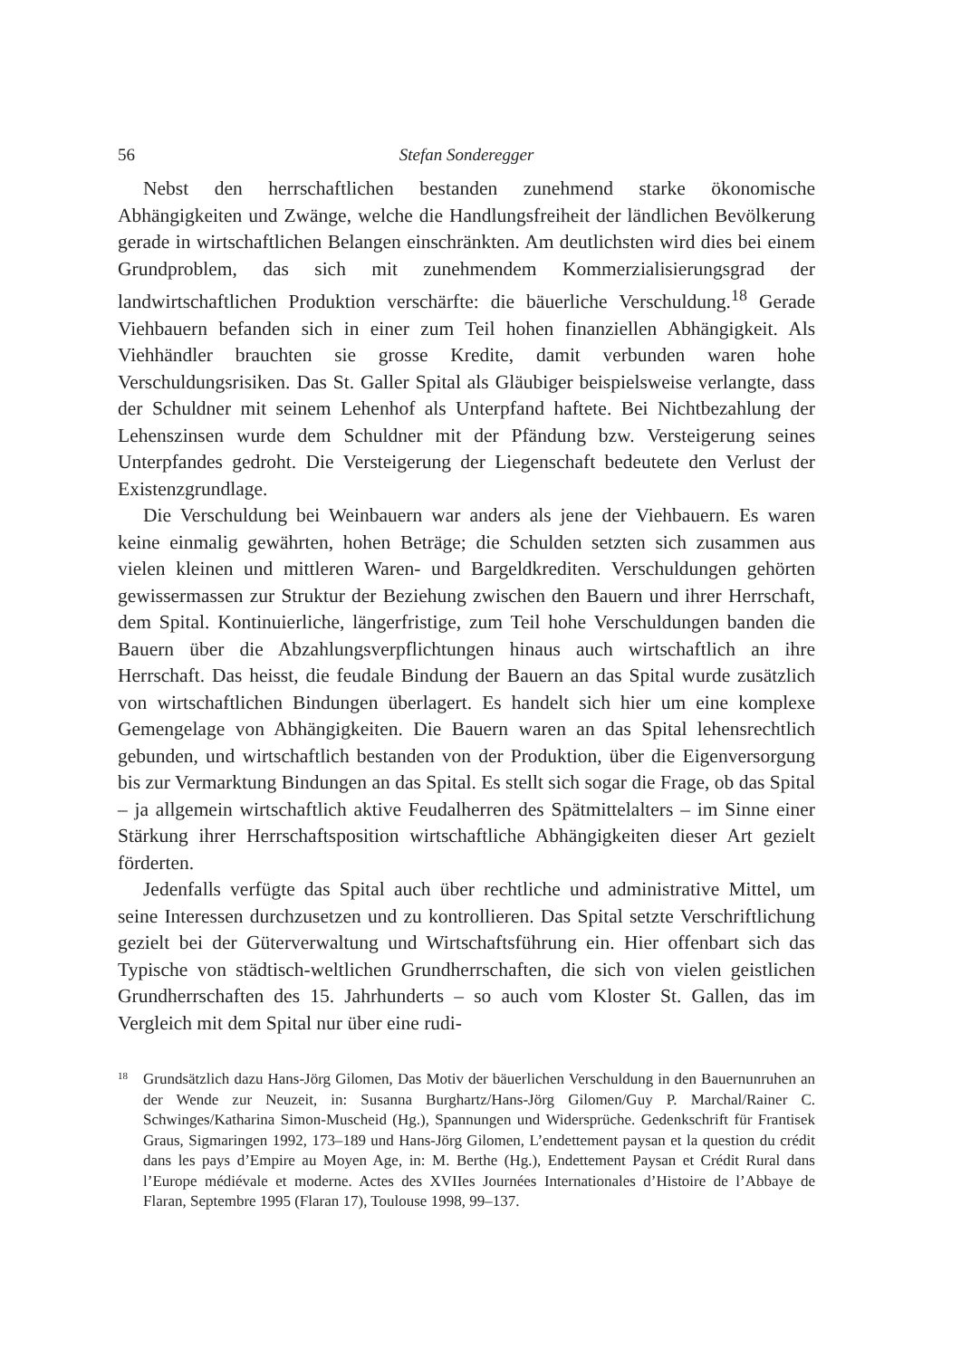56 Stefan Sonderegger
Nebst den herrschaftlichen bestanden zunehmend starke ökonomische Abhängigkeiten und Zwänge, welche die Handlungsfreiheit der ländlichen Bevölkerung gerade in wirtschaftlichen Belangen einschränkten. Am deutlichsten wird dies bei einem Grundproblem, das sich mit zunehmendem Kommerzialisierungsgrad der landwirtschaftlichen Produktion verschärfte: die bäuerliche Verschuldung.<sup>18</sup> Gerade Viehbauern befanden sich in einer zum Teil hohen finanziellen Abhängigkeit. Als Viehhändler brauchten sie grosse Kredite, damit verbunden waren hohe Verschuldungsrisiken. Das St. Galler Spital als Gläubiger beispielsweise verlangte, dass der Schuldner mit seinem Lehenhof als Unterpfand haftete. Bei Nichtbezahlung der Lehenszinsen wurde dem Schuldner mit der Pfändung bzw. Versteigerung seines Unterpfandes gedroht. Die Versteigerung der Liegenschaft bedeutete den Verlust der Existenzgrundlage.
Die Verschuldung bei Weinbauern war anders als jene der Viehbauern. Es waren keine einmalig gewährten, hohen Beträge; die Schulden setzten sich zusammen aus vielen kleinen und mittleren Waren- und Bargeldkrediten. Verschuldungen gehörten gewissermassen zur Struktur der Beziehung zwischen den Bauern und ihrer Herrschaft, dem Spital. Kontinuierliche, längerfristige, zum Teil hohe Verschuldungen banden die Bauern über die Abzahlungsverpflichtungen hinaus auch wirtschaftlich an ihre Herrschaft. Das heisst, die feudale Bindung der Bauern an das Spital wurde zusätzlich von wirtschaftlichen Bindungen überlagert. Es handelt sich hier um eine komplexe Gemengelage von Abhängigkeiten. Die Bauern waren an das Spital lehensrechtlich gebunden, und wirtschaftlich bestanden von der Produktion, über die Eigenversorgung bis zur Vermarktung Bindungen an das Spital. Es stellt sich sogar die Frage, ob das Spital – ja allgemein wirtschaftlich aktive Feudalherren des Spätmittelalters – im Sinne einer Stärkung ihrer Herrschaftsposition wirtschaftliche Abhängigkeiten dieser Art gezielt förderten.
Jedenfalls verfügte das Spital auch über rechtliche und administrative Mittel, um seine Interessen durchzusetzen und zu kontrollieren. Das Spital setzte Verschriftlichung gezielt bei der Güterverwaltung und Wirtschaftsführung ein. Hier offenbart sich das Typische von städtisch-weltlichen Grundherrschaften, die sich von vielen geistlichen Grundherrschaften des 15. Jahrhunderts – so auch vom Kloster St. Gallen, das im Vergleich mit dem Spital nur über eine rudi-
18 Grundsätzlich dazu Hans-Jörg Gilomen, Das Motiv der bäuerlichen Verschuldung in den Bauernunruhen an der Wende zur Neuzeit, in: Susanna Burghartz/Hans-Jörg Gilomen/Guy P. Marchal/Rainer C. Schwinges/Katharina Simon-Muscheid (Hg.), Spannungen und Widersprüche. Gedenkschrift für Frantisek Graus, Sigmaringen 1992, 173–189 und Hans-Jörg Gilomen, L’endettement paysan et la question du crédit dans les pays d’Empire au Moyen Age, in: M. Berthe (Hg.), Endettement Paysan et Crédit Rural dans l’Europe médiévale et moderne. Actes des XVIIes Journées Internationales d’Histoire de l’Abbaye de Flaran, Septembre 1995 (Flaran 17), Toulouse 1998, 99–137.